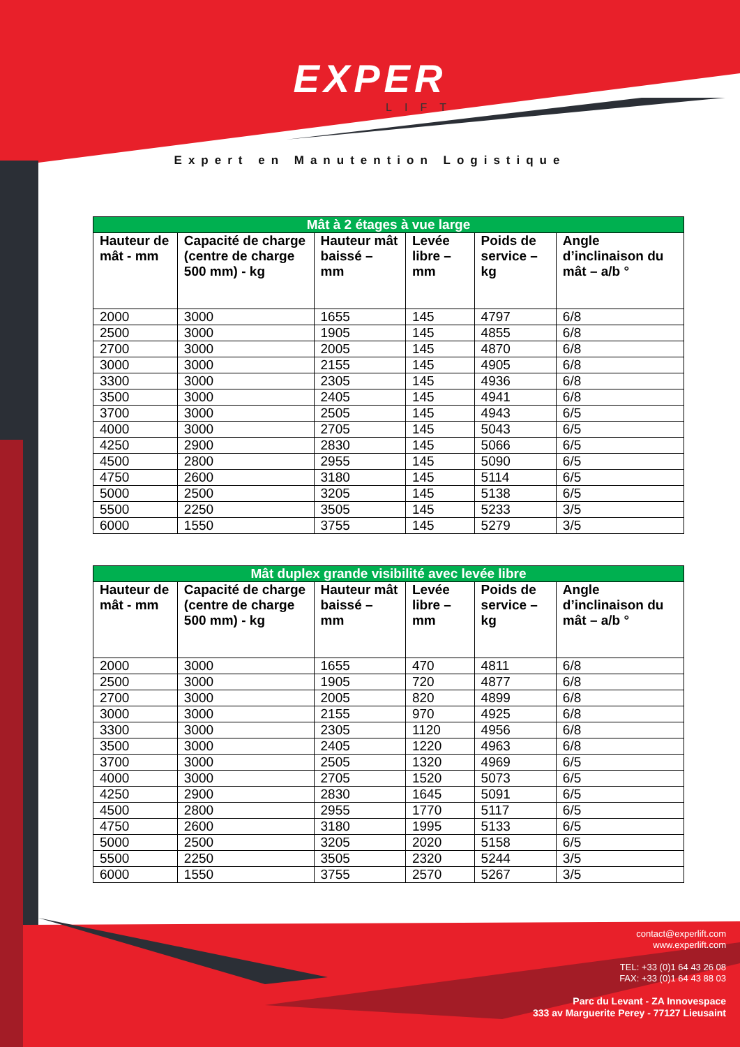EXPER
LIFT
Expert en Manutention Logistique
| Mât à 2 étages à vue large | | | | | |
| Hauteur de mât - mm | Capacité de charge (centre de charge 500 mm) - kg | Hauteur mât baissé – mm | Levée libre – mm | Poids de service – kg | Angle d’inclinaison du mât – a/b ° |
| 2000 | 3000 | 1655 | 145 | 4797 | 6/8 |
| 2500 | 3000 | 1905 | 145 | 4855 | 6/8 |
| 2700 | 3000 | 2005 | 145 | 4870 | 6/8 |
| 3000 | 3000 | 2155 | 145 | 4905 | 6/8 |
| 3300 | 3000 | 2305 | 145 | 4936 | 6/8 |
| 3500 | 3000 | 2405 | 145 | 4941 | 6/8 |
| 3700 | 3000 | 2505 | 145 | 4943 | 6/5 |
| 4000 | 3000 | 2705 | 145 | 5043 | 6/5 |
| 4250 | 2900 | 2830 | 145 | 5066 | 6/5 |
| 4500 | 2800 | 2955 | 145 | 5090 | 6/5 |
| 4750 | 2600 | 3180 | 145 | 5114 | 6/5 |
| 5000 | 2500 | 3205 | 145 | 5138 | 6/5 |
| 5500 | 2250 | 3505 | 145 | 5233 | 3/5 |
| 6000 | 1550 | 3755 | 145 | 5279 | 3/5 |
| Mât duplex grande visibilité avec levée libre | | | | | |
| Hauteur de mât - mm | Capacité de charge (centre de charge 500 mm) - kg | Hauteur mât baissé – mm | Levée libre – mm | Poids de service – kg | Angle d’inclinaison du mât – a/b ° |
| 2000 | 3000 | 1655 | 470 | 4811 | 6/8 |
| 2500 | 3000 | 1905 | 720 | 4877 | 6/8 |
| 2700 | 3000 | 2005 | 820 | 4899 | 6/8 |
| 3000 | 3000 | 2155 | 970 | 4925 | 6/8 |
| 3300 | 3000 | 2305 | 1120 | 4956 | 6/8 |
| 3500 | 3000 | 2405 | 1220 | 4963 | 6/8 |
| 3700 | 3000 | 2505 | 1320 | 4969 | 6/5 |
| 4000 | 3000 | 2705 | 1520 | 5073 | 6/5 |
| 4250 | 2900 | 2830 | 1645 | 5091 | 6/5 |
| 4500 | 2800 | 2955 | 1770 | 5117 | 6/5 |
| 4750 | 2600 | 3180 | 1995 | 5133 | 6/5 |
| 5000 | 2500 | 3205 | 2020 | 5158 | 6/5 |
| 5500 | 2250 | 3505 | 2320 | 5244 | 3/5 |
| 6000 | 1550 | 3755 | 2570 | 5267 | 3/5 |
contact@experlift.com
www.experlift.com
TEL: +33 (0)1 64 43 26 08
FAX: +33 (0)1 64 43 88 03
Parc du Levant - ZA Innovespace
333 av Marguerite Perey - 77127 Lieusaint